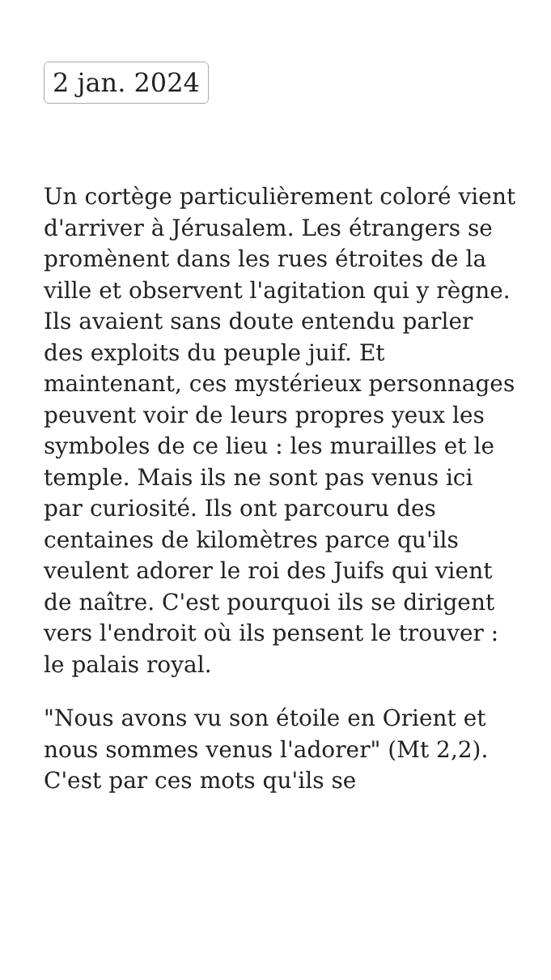2 jan. 2024
Un cortège particulièrement coloré vient d'arriver à Jérusalem. Les étrangers se promènent dans les rues étroites de la ville et observent l'agitation qui y règne. Ils avaient sans doute entendu parler des exploits du peuple juif. Et maintenant, ces mystérieux personnages peuvent voir de leurs propres yeux les symboles de ce lieu : les murailles et le temple. Mais ils ne sont pas venus ici par curiosité. Ils ont parcouru des centaines de kilomètres parce qu'ils veulent adorer le roi des Juifs qui vient de naître. C'est pourquoi ils se dirigent vers l'endroit où ils pensent le trouver : le palais royal.
"Nous avons vu son étoile en Orient et nous sommes venus l'adorer" (Mt 2,2). C'est par ces mots qu'ils se